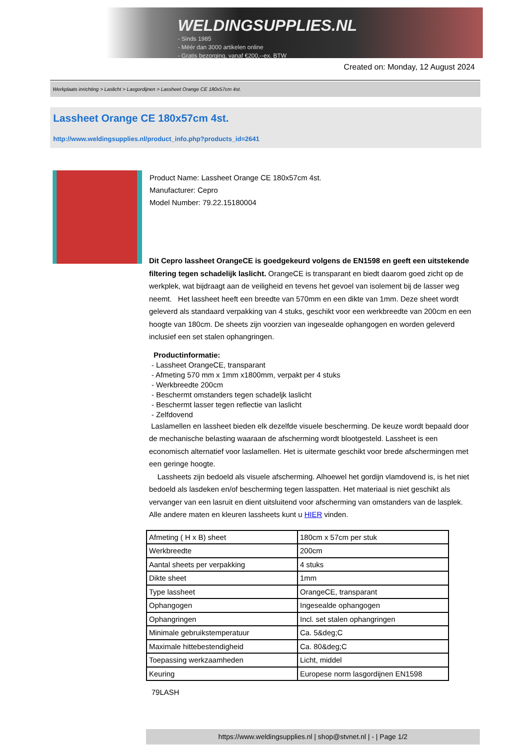WELDINGSUPPLIES.NL
- Sinds 1985
- Méér dan 3000 artikelen online
- Gratis bezorging, vanaf €200,--ex. BTW
Created on: Monday, 12 August 2024
Werkplaats inrichting > Laslicht > Lasgordijnen > Lassheet Orange CE 180x57cm 4st.
Lassheet Orange CE 180x57cm 4st.
http://www.weldingsupplies.nl/product_info.php?products_id=2641
Product Name: Lassheet Orange CE 180x57cm 4st.
Manufacturer: Cepro
Model Number: 79.22.15180004
Dit Cepro lassheet OrangeCE is goedgekeurd volgens de EN1598 en geeft een uitstekende filtering tegen schadelijk laslicht. OrangeCE is transparant en biedt daarom goed zicht op de werkplek, wat bijdraagt aan de veiligheid en tevens het gevoel van isolement bij de lasser weg neemt. Het lassheet heeft een breedte van 570mm en een dikte van 1mm. Deze sheet wordt geleverd als standaard verpakking van 4 stuks, geschikt voor een werkbreedte van 200cm en een hoogte van 180cm. De sheets zijn voorzien van ingesealde ophangogen en worden geleverd inclusief een set stalen ophangringen.
Productinformatie:
- Lassheet OrangeCE, transparant
- Afmeting 570 mm x 1mm x1800mm, verpakt per 4 stuks
- Werkbreedte 200cm
- Beschermt omstanders tegen schadeljk laslicht
- Beschermt lasser tegen reflectie van laslicht
- Zelfdovend
Laslamellen en lassheet bieden elk dezelfde visuele bescherming. De keuze wordt bepaald door de mechanische belasting waaraan de afscherming wordt blootgesteld. Lassheet is een economisch alternatief voor laslamellen. Het is uitermate geschikt voor brede afschermingen met een geringe hoogte.
Lassheets zijn bedoeld als visuele afscherming. Alhoewel het gordijn vlamdovend is, is het niet bedoeld als lasdeken en/of bescherming tegen lasspatten. Het materiaal is niet geschikt als vervanger van een lasruit en dient uitsluitend voor afscherming van omstanders van de lasplek. Alle andere maten en kleuren lassheets kunt u HIER vinden.
| Afmeting ( H x B) sheet | 180cm x 57cm per stuk |
| Werkbreedte | 200cm |
| Aantal sheets per verpakking | 4 stuks |
| Dikte sheet | 1mm |
| Type lassheet | OrangeCE, transparant |
| Ophangogen | Ingesealde ophangogen |
| Ophangringen | Incl. set stalen ophangringen |
| Minimale gebruikstemperatuur | Ca. 5&deg;C |
| Maximale hittebestendigheid | Ca. 80&deg;C |
| Toepassing werkzaamheden | Licht, middel |
| Keuring | Europese norm lasgordijnen EN1598 |
79LASH
https://www.weldingsupplies.nl | shop@stvnet.nl | - | Page 1/2